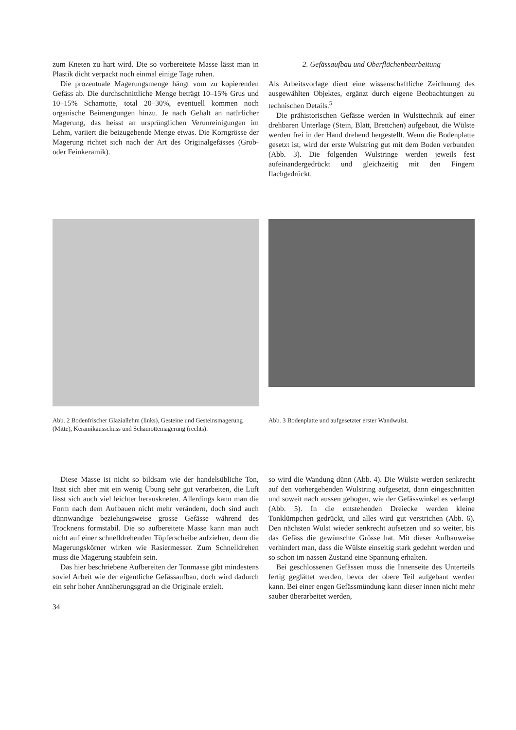zum Kneten zu hart wird. Die so vorbereitete Masse lässt man in Plastik dicht verpackt noch einmal einige Tage ruhen.
Die prozentuale Magerungsmenge hängt vom zu kopierenden Gefäss ab. Die durchschnittliche Menge beträgt 10–15% Grus und 10–15% Schamotte, total 20–30%, eventuell kommen noch organische Beimengungen hinzu. Je nach Gehalt an natürlicher Magerung, das heisst an ursprünglichen Verunreinigungen im Lehm, variiert die beizugebende Menge etwas. Die Korngrösse der Magerung richtet sich nach der Art des Originalgefässes (Grob- oder Feinkeramik).
2. Gefässaufbau und Oberflächenbearbeitung
Als Arbeitsvorlage dient eine wissenschaftliche Zeichnung des ausgewählten Objektes, ergänzt durch eigene Beobachtungen zu technischen Details.<sup>5</sup>
Die prähistorischen Gefässe werden in Wulsttechnik auf einer drehbaren Unterlage (Stein, Blatt, Brettchen) aufgebaut, die Wülste werden frei in der Hand drehend hergestellt. Wenn die Bodenplatte gesetzt ist, wird der erste Wulstring gut mit dem Boden verbunden (Abb. 3). Die folgenden Wulstringe werden jeweils fest aufeinandergedrückt und gleichzeitig mit den Fingern flachgedrückt,
Abb. 2 Bodenfrischer Glaziallehm (links), Gesteine und Gesteinsmagerung (Mitte), Keramikausschuss und Schamottemagerung (rechts).
Abb. 3 Bodenplatte und aufgesetzter erster Wandwulst.
Diese Masse ist nicht so bildsam wie der handelsübliche Ton, lässt sich aber mit ein wenig Übung sehr gut verarbeiten, die Luft lässt sich auch viel leichter herauskneten. Allerdings kann man die Form nach dem Aufbauen nicht mehr verändern, doch sind auch dünnwandige beziehungsweise grosse Gefässe während des Trocknens formstabil. Die so aufbereitete Masse kann man auch nicht auf einer schnelldrehenden Töpferscheibe aufziehen, denn die Magerungskörner wirken wie Rasiermesser. Zum Schnelldrehen muss die Magerung staubfein sein.
Das hier beschriebene Aufbereiten der Tonmasse gibt mindestens soviel Arbeit wie der eigentliche Gefässaufbau, doch wird dadurch ein sehr hoher Annäherungsgrad an die Originale erzielt.
34
so wird die Wandung dünn (Abb. 4). Die Wülste werden senkrecht auf den vorhergehenden Wulstring aufgesetzt, dann eingeschnitten und soweit nach aussen gebogen, wie der Gefässwinkel es verlangt (Abb. 5). In die entstehenden Dreiecke werden kleine Tonklümpchen gedrückt, und alles wird gut verstrichen (Abb. 6). Den nächsten Wulst wieder senkrecht aufsetzen und so weiter, bis das Gefäss die gewünschte Grösse hat. Mit dieser Aufbauweise verhindert man, dass die Wülste einseitig stark gedehnt werden und so schon im nassen Zustand eine Spannung erhalten.
Bei geschlossenen Gefässen muss die Innenseite des Unterteils fertig geglättet werden, bevor der obere Teil aufgebaut werden kann. Bei einer engen Gefässmündung kann dieser innen nicht mehr sauber überarbeitet werden,